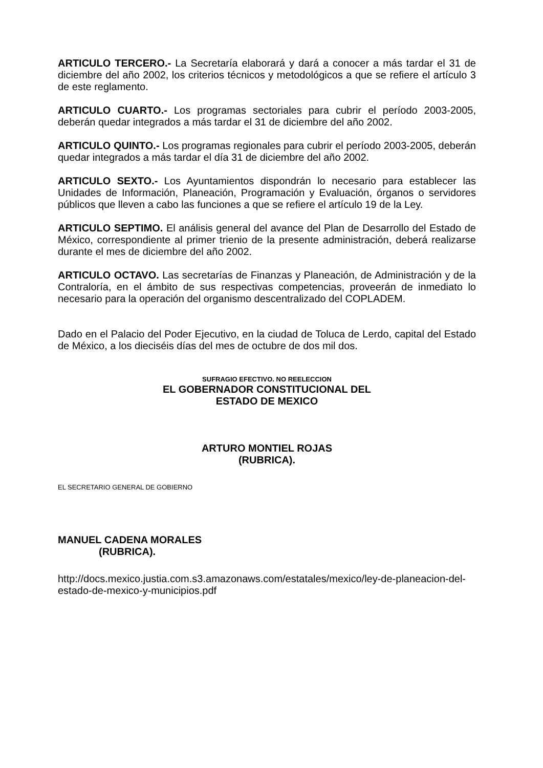ARTICULO TERCERO.- La Secretaría elaborará y dará a conocer a más tardar el 31 de diciembre del año 2002, los criterios técnicos y metodológicos a que se refiere el artículo 3 de este reglamento.
ARTICULO CUARTO.- Los programas sectoriales para cubrir el período 2003-2005, deberán quedar integrados a más tardar el 31 de diciembre del año 2002.
ARTICULO QUINTO.- Los programas regionales para cubrir el período 2003-2005, deberán quedar integrados a más tardar el día 31 de diciembre del año 2002.
ARTICULO SEXTO.- Los Ayuntamientos dispondrán lo necesario para establecer las Unidades de Información, Planeación, Programación y Evaluación, órganos o servidores públicos que lleven a cabo las funciones a que se refiere el artículo 19 de la Ley.
ARTICULO SEPTIMO. El análisis general del avance del Plan de Desarrollo del Estado de México, correspondiente al primer trienio de la presente administración, deberá realizarse durante el mes de diciembre del año 2002.
ARTICULO OCTAVO. Las secretarías de Finanzas y Planeación, de Administración y de la Contraloría, en el ámbito de sus respectivas competencias, proveerán de inmediato lo necesario para la operación del organismo descentralizado del COPLADEM.
Dado en el Palacio del Poder Ejecutivo, en la ciudad de Toluca de Lerdo, capital del Estado de México, a los dieciséis días del mes de octubre de dos mil dos.
SUFRAGIO EFECTIVO. NO REELECCION
EL GOBERNADOR CONSTITUCIONAL DEL
ESTADO DE MEXICO
ARTURO MONTIEL ROJAS
(RUBRICA).
EL SECRETARIO GENERAL DE GOBIERNO
MANUEL CADENA MORALES
(RUBRICA).
http://docs.mexico.justia.com.s3.amazonaws.com/estatales/mexico/ley-de-planeacion-del-estado-de-mexico-y-municipios.pdf